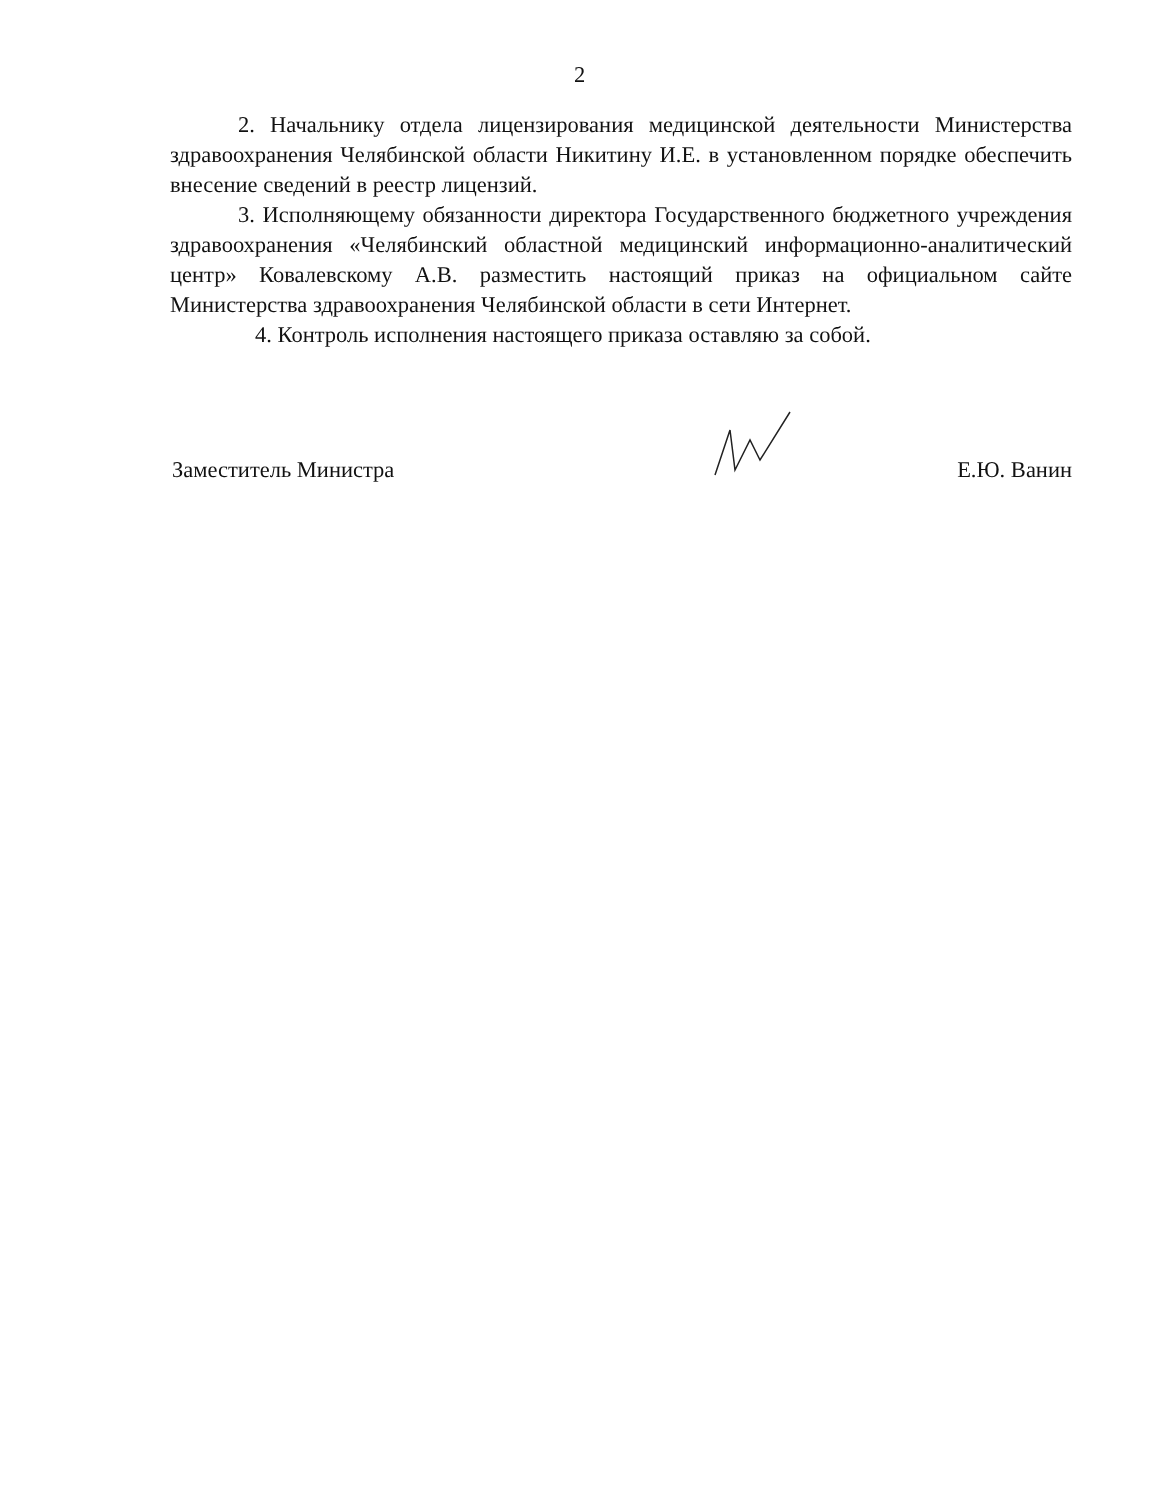2
2. Начальнику отдела лицензирования медицинской деятельности Министерства здравоохранения Челябинской области Никитину И.Е. в установленном порядке обеспечить внесение сведений в реестр лицензий.
3. Исполняющему обязанности директора Государственного бюджетного учреждения здравоохранения «Челябинский областной медицинский информационно-аналитический центр» Ковалевскому А.В. разместить настоящий приказ на официальном сайте Министерства здравоохранения Челябинской области в сети Интернет.
4. Контроль исполнения настоящего приказа оставляю за собой.
Заместитель Министра Е.Ю. Ванин